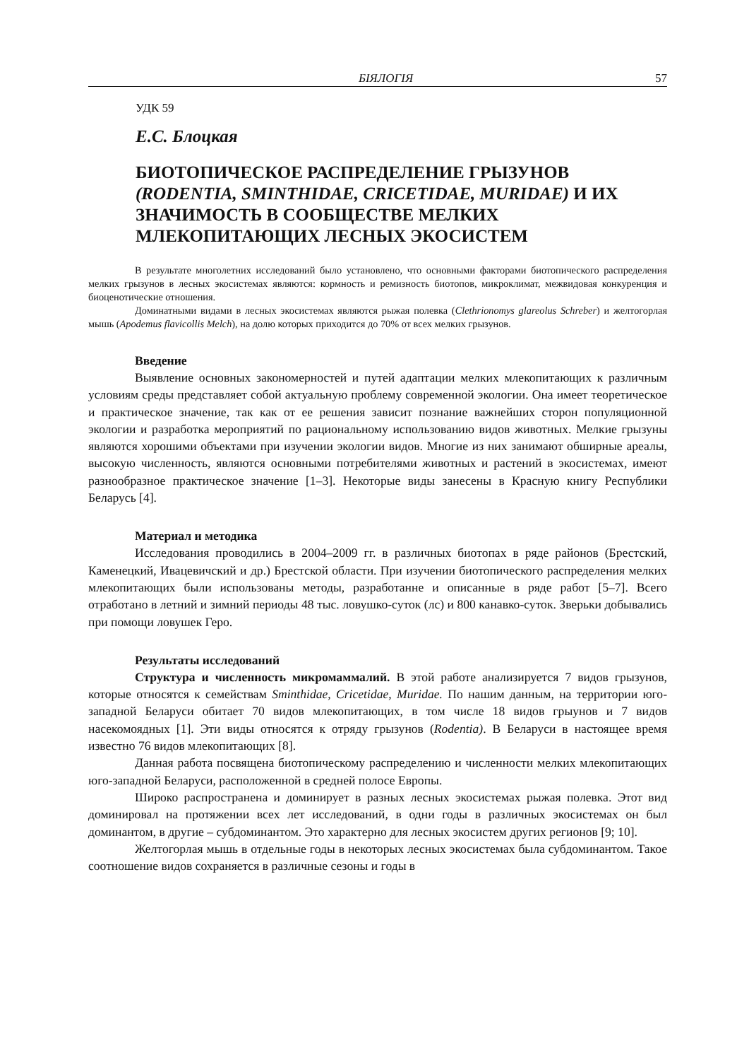БІЯЛОГІЯ 57
УДК 59
Е.С. Блоцкая
БИОТОПИЧЕСКОЕ РАСПРЕДЕЛЕНИЕ ГРЫЗУНОВ (RODENTIA, SMINTHIDAE, CRICETIDAE, MURIDAE) И ИХ ЗНАЧИМОСТЬ В СООБЩЕСТВЕ МЕЛКИХ МЛЕКОПИТАЮЩИХ ЛЕСНЫХ ЭКОСИСТЕМ
В результате многолетних исследований было установлено, что основными факторами биотопического распределения мелких грызунов в лесных экосистемах являются: кормность и ремизность биотопов, микроклимат, межвидовая конкуренция и биоценотические отношения.
Доминатными видами в лесных экосистемах являются рыжая полевка (Clethrionomys glareolus Schreber) и желтогорлая мышь (Apodemus flavicollis Melch), на долю которых приходится до 70% от всех мелких грызунов.
Введение
Выявление основных закономерностей и путей адаптации мелких млекопитающих к различным условиям среды представляет собой актуальную проблему современной экологии. Она имеет теоретическое и практическое значение, так как от ее решения зависит познание важнейших сторон популяционной экологии и разработка мероприятий по рациональному использованию видов животных. Мелкие грызуны являются хорошими объектами при изучении экологии видов. Многие из них занимают обширные ареалы, высокую численность, являются основными потребителями животных и растений в экосистемах, имеют разнообразное практическое значение [1–3]. Некоторые виды занесены в Красную книгу Республики Беларусь [4].
Материал и методика
Исследования проводились в 2004–2009 гг. в различных биотопах в ряде районов (Брестский, Каменецкий, Ивацевичский и др.) Брестской области. При изучении биотопического распределения мелких млекопитающих были использованы методы, разработанне и описанные в ряде работ [5–7]. Всего отработано в летний и зимний периоды 48 тыс. ловушко-суток (лс) и 800 канавко-суток. Зверьки добывались при помощи ловушек Геро.
Результаты исследований
Структура и численность микромаммалий. В этой работе анализируется 7 видов грызунов, которые относятся к семействам Sminthidae, Cricetidae, Muridae. По нашим данным, на территории юго-западной Беларуси обитает 70 видов млекопитающих, в том числе 18 видов грыунов и 7 видов насекомоядных [1]. Эти виды относятся к отряду грызунов (Rodentia). В Беларуси в настоящее время известно 76 видов млекопитающих [8].
Данная работа посвящена биотопическому распределению и численности мелких млекопитающих юго-западной Беларуси, расположенной в средней полосе Европы.
Широко распространена и доминирует в разных лесных экосистемах рыжая полевка. Этот вид доминировал на протяжении всех лет исследований, в одни годы в различных экосистемах он был доминантом, в другие – субдоминантом. Это характерно для лесных экосистем других регионов [9; 10].
Желтогорлая мышь в отдельные годы в некоторых лесных экосистемах была субдоминантом. Такое соотношение видов сохраняется в различные сезоны и годы в